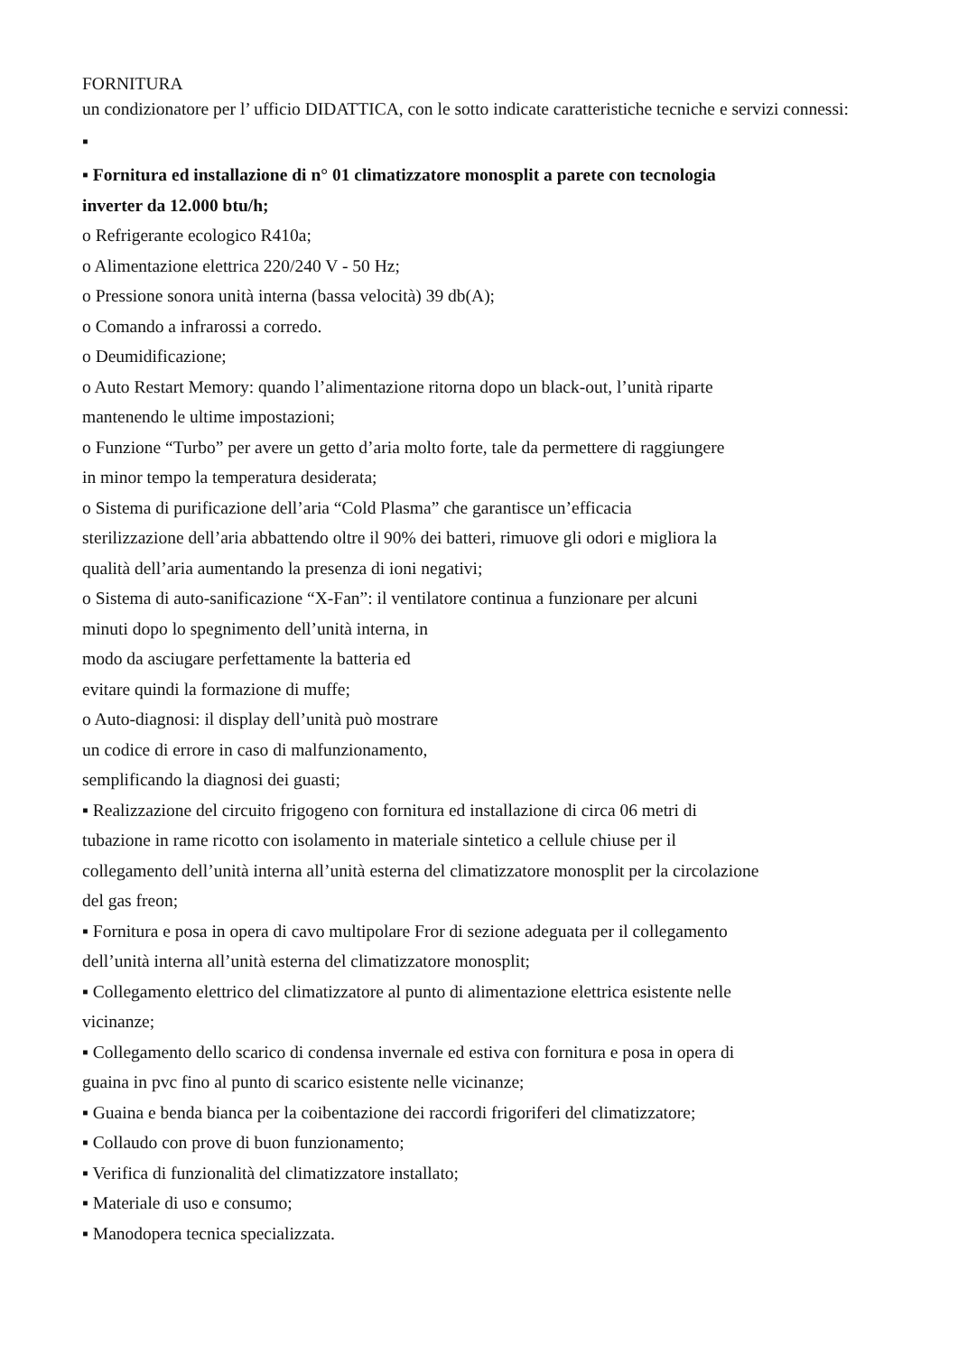FORNITURA
un condizionatore per l’ ufficio DIDATTICA, con le sotto indicate caratteristiche tecniche e servizi connessi:
▪
▪ Fornitura ed installazione di n° 01 climatizzatore monosplit a parete con tecnologia
inverter da 12.000 btu/h;
o Refrigerante ecologico R410a;
o Alimentazione elettrica 220/240 V - 50 Hz;
o Pressione sonora unità interna (bassa velocità) 39 db(A);
o Comando a infrarossi a corredo.
o Deumidificazione;
o Auto Restart Memory: quando l’alimentazione ritorna dopo un black-out, l’unità riparte
mantenendo le ultime impostazioni;
o Funzione “Turbo” per avere un getto d’aria molto forte, tale da permettere di raggiungere
in minor tempo la temperatura desiderata;
o Sistema di purificazione dell’aria “Cold Plasma” che garantisce un’efficacia
sterilizzazione dell’aria abbattendo oltre il 90% dei batteri, rimuove gli odori e migliora la
qualità dell’aria aumentando la presenza di ioni negativi;
o Sistema di auto-sanificazione “X-Fan”: il ventilatore continua a funzionare per alcuni
minuti dopo lo spegnimento dell’unità interna, in
modo da asciugare perfettamente la batteria ed
evitare quindi la formazione di muffe;
o Auto-diagnosi: il display dell’unità può mostrare
un codice di errore in caso di malfunzionamento,
semplificando la diagnosi dei guasti;
▪ Realizzazione del circuito frigogeno con fornitura ed installazione di circa 06 metri di
tubazione in rame ricotto con isolamento in materiale sintetico a cellule chiuse per il
collegamento dell’unità interna all’unità esterna del climatizzatore monosplit per la circolazione
del gas freon;
▪ Fornitura e posa in opera di cavo multipolare Fror di sezione adeguata per il collegamento
dell’unità interna all’unità esterna del climatizzatore monosplit;
▪ Collegamento elettrico del climatizzatore al punto di alimentazione elettrica esistente nelle
vicinanze;
▪ Collegamento dello scarico di condensa invernale ed estiva con fornitura e posa in opera di
guaina in pvc fino al punto di scarico esistente nelle vicinanze;
▪ Guaina e benda bianca per la coibentazione dei raccordi frigoriferi del climatizzatore;
▪ Collaudo con prove di buon funzionamento;
▪ Verifica di funzionalità del climatizzatore installato;
▪ Materiale di uso e consumo;
▪ Manodopera tecnica specializzata.